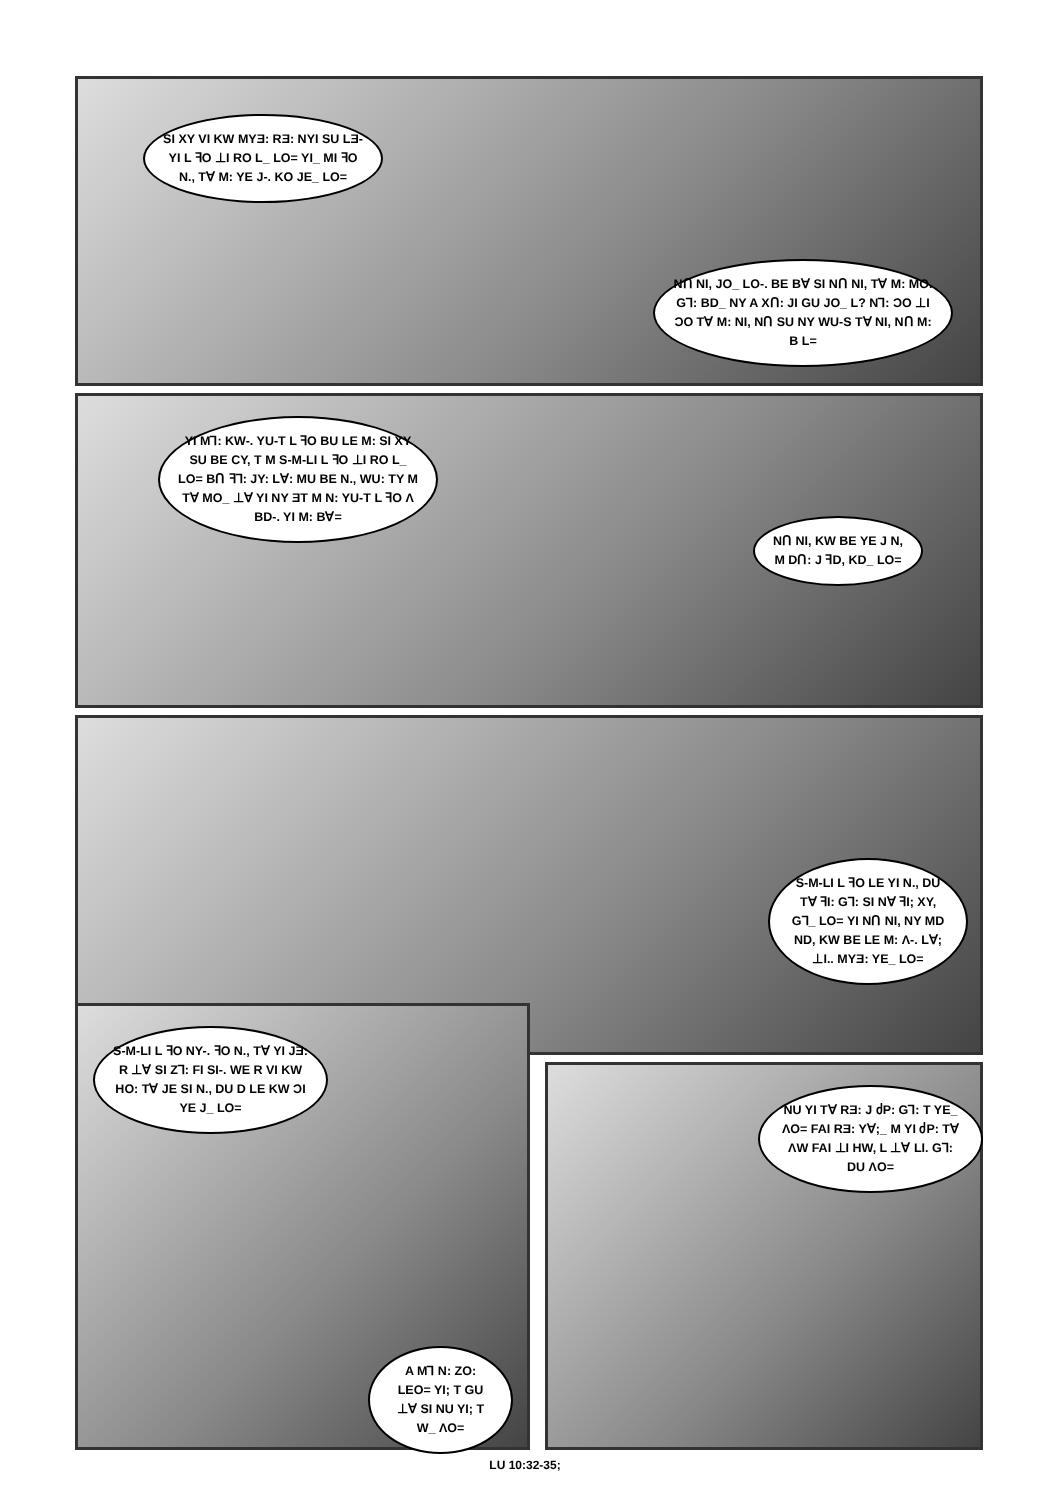SI XY VI KW MYƎ: RƎ: NYI SU LƎ-YI L ꟻO ⊥I RO L_ LO= YI_ MI ꟻO N., TⱯ M: YE J-. KO JE_ LO=
NՈ NI, JO_ LO-. BE BⱯ SI NՈ NI, TⱯ M: MO. G⅂: BD_ NY A XՈ: JI GU JO_ L? N⅂: ϽO ⊥I ϽO TⱯ M: NI, NՈ SU NY WU-S TⱯ NI, NՈ M: B L=
YI M⅂: KW-. YU-T L ꟻO BU LE M: SI XY SU BE CY, T M S-M-LI L ꟻO ⊥I RO L_ LO= BՈ ꟻ⅂: JY: LⱯ: MU BE N., WU: TY M TⱯ MO_ ⊥Ɐ YI NY ƎT M N: YU-T L ꟻO Λ BD-. YI M: BⱯ=
NՈ NI, KW BE YE J N, M DՈ: J ꟻD, KD_ LO=
S-M-LI L ꟻO LE YI N., DU TⱯ ꟻI: G⅂: SI NⱯ ꟻI; XY, G⅂_ LO= YI NՈ NI, NY MD ND, KW BE LE M: Λ-. LⱯ; ⊥I.. MYƎ: YE_ LO=
S-M-LI L ꟻO NY-. ꟻO N., TⱯ YI JƎ: R ⊥Ɐ SI Z⅂: FI SI-. WE R VI KW HO: TⱯ JE SI N., DU D LE KW ϽI YE J_ LO=
A M⅂ N: ZO: LEO= YI; T GU ⊥Ɐ SI NU YI; T W_ ΛO=
NU YI TⱯ RƎ: J ძP: G⅂: T YE_ ΛO= FAI RƎ: YⱯ;_ M YI ძP: TⱯ ΛW FAI ⊥I HW, L ⊥Ɐ LI. G⅂: DU ΛO=
LU 10:32-35;